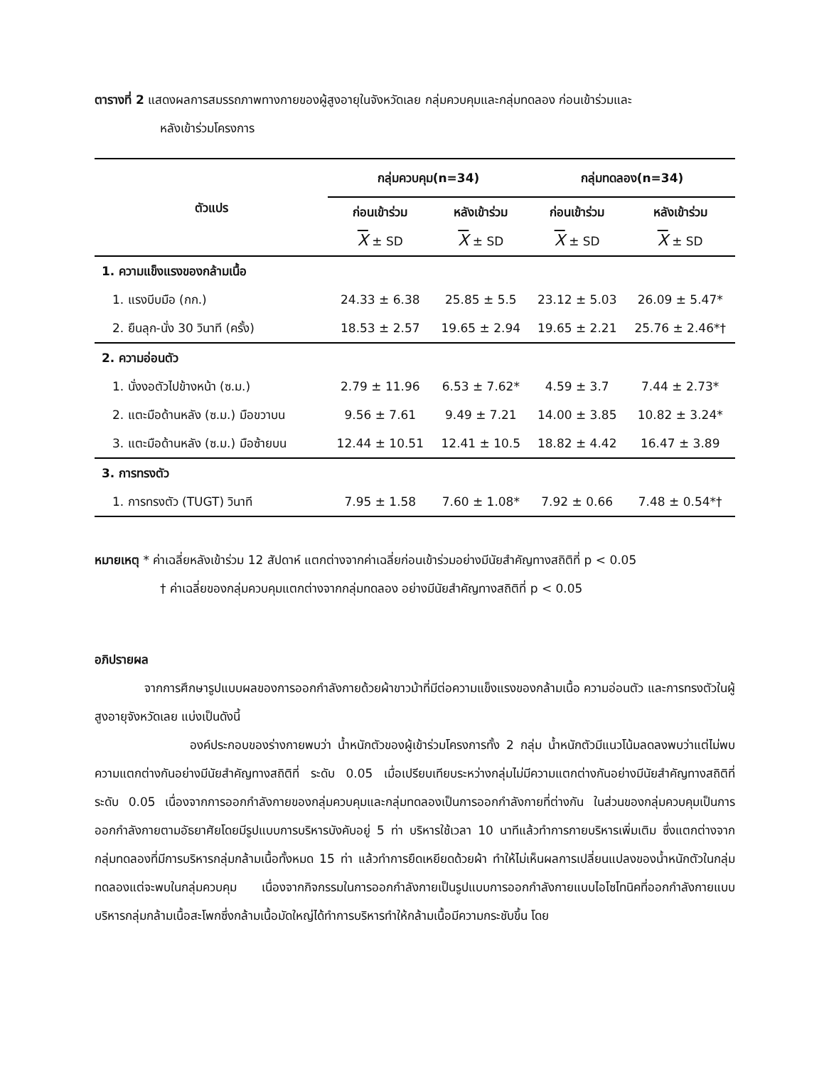ตารางที่ 2 แสดงผลการสมรรถภาพทางกายของผู้สูงอายุในจังหวัดเลย กลุ่มควบคุมและกลุ่มทดลอง ก่อนเข้าร่วมและ
หลังเข้าร่วมโครงการ
| ตัวแปร | กลุ่มควบคุม(n=34) | | กลุ่มทดลอง(n=34) | |
| --- | --- | --- | --- | --- |
| | ก่อนเข้าร่วม | หลังเข้าร่วม | ก่อนเข้าร่วม | หลังเข้าร่วม |
| | X ± SD | X ± SD | X ± SD | X ± SD |
| 1. ความแข็งแรงของกล้ามเนื้อ | | | | |
| 1. แรงบีบมือ (กก.) | 24.33 ± 6.38 | 25.85 ± 5.5 | 23.12 ± 5.03 | 26.09 ± 5.47* |
| 2. ยืนลุก-นั่ง 30 วินาที (ครั้ง) | 18.53 ± 2.57 | 19.65 ± 2.94 | 19.65 ± 2.21 | 25.76 ± 2.46*† |
| 2. ความอ่อนตัว | | | | |
| 1. นั่งงอตัวไปข้างหน้า (ซ.ม.) | 2.79 ± 11.96 | 6.53 ± 7.62* | 4.59 ± 3.7 | 7.44 ± 2.73* |
| 2. แตะมือด้านหลัง (ซ.ม.) มือขวาบน | 9.56 ± 7.61 | 9.49 ± 7.21 | 14.00 ± 3.85 | 10.82 ± 3.24* |
| 3. แตะมือด้านหลัง (ซ.ม.) มือซ้ายบน | 12.44 ± 10.51 | 12.41 ± 10.5 | 18.82 ± 4.42 | 16.47 ± 3.89 |
| 3. การทรงตัว | | | | |
| 1. การทรงตัว (TUGT) วินาที | 7.95 ± 1.58 | 7.60 ± 1.08* | 7.92 ± 0.66 | 7.48 ± 0.54*† |
หมายเหตุ * ค่าเฉลี่ยหลังเข้าร่วม 12 สัปดาห์ แตกต่างจากค่าเฉลี่ยก่อนเข้าร่วมอย่างมีนัยสำคัญทางสถิติที่ p < 0.05
† ค่าเฉลี่ยของกลุ่มควบคุมแตกต่างจากกลุ่มทดลอง อย่างมีนัยสำคัญทางสถิติที่ p < 0.05
อภิปรายผล
จากการศึกษารูปแบบผลของการออกกำลังกายด้วยผ้าขาวม้าที่มีต่อความแข็งแรงของกล้ามเนื้อ ความอ่อนตัว และการทรงตัวในผู้สูงอายุจังหวัดเลย แบ่งเป็นดังนี้
องค์ประกอบของร่างกายพบว่า น้ำหนักตัวของผู้เข้าร่วมโครงการทั้ง 2 กลุ่ม น้ำหนักตัวมีแนวโน้มลดลงพบว่าแต่ไม่พบความแตกต่างกันอย่างมีนัยสำคัญทางสถิติที่ ระดับ 0.05 เมื่อเปรียบเทียบระหว่างกลุ่มไม่มีความแตกต่างกันอย่างมีนัยสำคัญทางสถิติที่ระดับ 0.05 เนื่องจากการออกกำลังกายของกลุ่มควบคุมและกลุ่มทดลองเป็นการออกกำลังกายที่ต่างกัน ในส่วนของกลุ่มควบคุมเป็นการออกกำลังกายตามอัธยาศัยโดยมีรูปแบบการบริหารบังคับอยู่ 5 ท่า บริหารใช้เวลา 10 นาทีแล้วทำการกายบริหารเพิ่มเติม ซึ่งแตกต่างจากกลุ่มทดลองที่มีการบริหารกลุ่มกล้ามเนื้อทั้งหมด 15 ท่า แล้วทำการยืดเหยียดด้วยผ้า ทำให้ไม่เห็นผลการเปลี่ยนแปลงของน้ำหนักตัวในกลุ่มทดลองแต่จะพบในกลุ่มควบคุม เนื่องจากกิจกรรมในการออกกำลังกายเป็นรูปแบบการออกกำลังกายแบบไอโซโทนิคที่ออกกำลังกายแบบบริหารกลุ่มกล้ามเนื้อสะโพกซึ่งกล้ามเนื้อมัดใหญ่ได้ทำการบริหารทำให้กล้ามเนื้อมีความกระชับขึ้น โดย